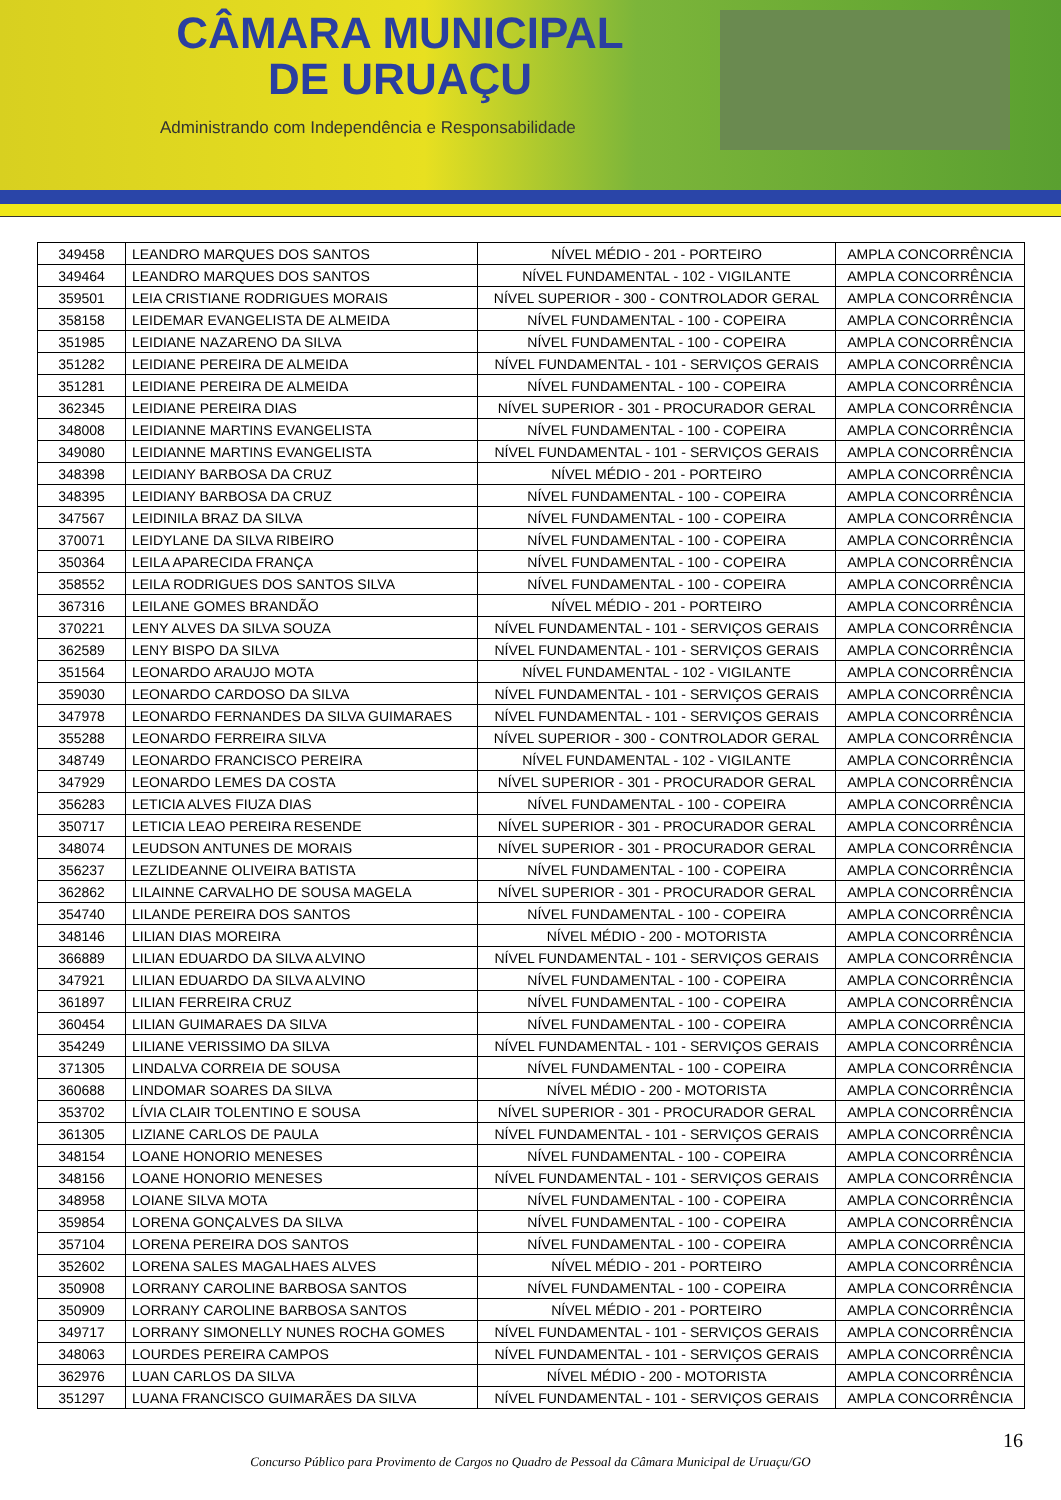CÂMARA MUNICIPAL
DE URUAÇU
Administrando com Independência e Responsabilidade
| 349458 | LEANDRO MARQUES DOS SANTOS | NÍVEL MÉDIO - 201 - PORTEIRO | AMPLA CONCORRÊNCIA |
| 349464 | LEANDRO MARQUES DOS SANTOS | NÍVEL FUNDAMENTAL - 102 - VIGILANTE | AMPLA CONCORRÊNCIA |
| 359501 | LEIA CRISTIANE RODRIGUES MORAIS | NÍVEL SUPERIOR - 300 - CONTROLADOR GERAL | AMPLA CONCORRÊNCIA |
| 358158 | LEIDEMAR EVANGELISTA DE ALMEIDA | NÍVEL FUNDAMENTAL - 100 - COPEIRA | AMPLA CONCORRÊNCIA |
| 351985 | LEIDIANE NAZARENO DA SILVA | NÍVEL FUNDAMENTAL - 100 - COPEIRA | AMPLA CONCORRÊNCIA |
| 351282 | LEIDIANE PEREIRA DE ALMEIDA | NÍVEL FUNDAMENTAL - 101 - SERVIÇOS GERAIS | AMPLA CONCORRÊNCIA |
| 351281 | LEIDIANE PEREIRA DE ALMEIDA | NÍVEL FUNDAMENTAL - 100 - COPEIRA | AMPLA CONCORRÊNCIA |
| 362345 | LEIDIANE PEREIRA DIAS | NÍVEL SUPERIOR - 301 - PROCURADOR GERAL | AMPLA CONCORRÊNCIA |
| 348008 | LEIDIANNE MARTINS EVANGELISTA | NÍVEL FUNDAMENTAL - 100 - COPEIRA | AMPLA CONCORRÊNCIA |
| 349080 | LEIDIANNE MARTINS EVANGELISTA | NÍVEL FUNDAMENTAL - 101 - SERVIÇOS GERAIS | AMPLA CONCORRÊNCIA |
| 348398 | LEIDIANY BARBOSA DA CRUZ | NÍVEL MÉDIO - 201 - PORTEIRO | AMPLA CONCORRÊNCIA |
| 348395 | LEIDIANY BARBOSA DA CRUZ | NÍVEL FUNDAMENTAL - 100 - COPEIRA | AMPLA CONCORRÊNCIA |
| 347567 | LEIDINILA BRAZ DA SILVA | NÍVEL FUNDAMENTAL - 100 - COPEIRA | AMPLA CONCORRÊNCIA |
| 370071 | LEIDYLANE DA SILVA RIBEIRO | NÍVEL FUNDAMENTAL - 100 - COPEIRA | AMPLA CONCORRÊNCIA |
| 350364 | LEILA APARECIDA FRANÇA | NÍVEL FUNDAMENTAL - 100 - COPEIRA | AMPLA CONCORRÊNCIA |
| 358552 | LEILA RODRIGUES DOS SANTOS SILVA | NÍVEL FUNDAMENTAL - 100 - COPEIRA | AMPLA CONCORRÊNCIA |
| 367316 | LEILANE GOMES BRANDÃO | NÍVEL MÉDIO - 201 - PORTEIRO | AMPLA CONCORRÊNCIA |
| 370221 | LENY ALVES DA SILVA SOUZA | NÍVEL FUNDAMENTAL - 101 - SERVIÇOS GERAIS | AMPLA CONCORRÊNCIA |
| 362589 | LENY BISPO DA SILVA | NÍVEL FUNDAMENTAL - 101 - SERVIÇOS GERAIS | AMPLA CONCORRÊNCIA |
| 351564 | LEONARDO ARAUJO MOTA | NÍVEL FUNDAMENTAL - 102 - VIGILANTE | AMPLA CONCORRÊNCIA |
| 359030 | LEONARDO CARDOSO DA SILVA | NÍVEL FUNDAMENTAL - 101 - SERVIÇOS GERAIS | AMPLA CONCORRÊNCIA |
| 347978 | LEONARDO FERNANDES DA SILVA GUIMARAES | NÍVEL FUNDAMENTAL - 101 - SERVIÇOS GERAIS | AMPLA CONCORRÊNCIA |
| 355288 | LEONARDO FERREIRA SILVA | NÍVEL SUPERIOR - 300 - CONTROLADOR GERAL | AMPLA CONCORRÊNCIA |
| 348749 | LEONARDO FRANCISCO PEREIRA | NÍVEL FUNDAMENTAL - 102 - VIGILANTE | AMPLA CONCORRÊNCIA |
| 347929 | LEONARDO LEMES DA COSTA | NÍVEL SUPERIOR - 301 - PROCURADOR GERAL | AMPLA CONCORRÊNCIA |
| 356283 | LETICIA ALVES FIUZA DIAS | NÍVEL FUNDAMENTAL - 100 - COPEIRA | AMPLA CONCORRÊNCIA |
| 350717 | LETICIA LEAO PEREIRA RESENDE | NÍVEL SUPERIOR - 301 - PROCURADOR GERAL | AMPLA CONCORRÊNCIA |
| 348074 | LEUDSON ANTUNES DE MORAIS | NÍVEL SUPERIOR - 301 - PROCURADOR GERAL | AMPLA CONCORRÊNCIA |
| 356237 | LEZLIDEANNE OLIVEIRA BATISTA | NÍVEL FUNDAMENTAL - 100 - COPEIRA | AMPLA CONCORRÊNCIA |
| 362862 | LILAINNE CARVALHO DE SOUSA MAGELA | NÍVEL SUPERIOR - 301 - PROCURADOR GERAL | AMPLA CONCORRÊNCIA |
| 354740 | LILANDE PEREIRA DOS SANTOS | NÍVEL FUNDAMENTAL - 100 - COPEIRA | AMPLA CONCORRÊNCIA |
| 348146 | LILIAN DIAS MOREIRA | NÍVEL MÉDIO - 200 - MOTORISTA | AMPLA CONCORRÊNCIA |
| 366889 | LILIAN EDUARDO DA SILVA ALVINO | NÍVEL FUNDAMENTAL - 101 - SERVIÇOS GERAIS | AMPLA CONCORRÊNCIA |
| 347921 | LILIAN EDUARDO DA SILVA ALVINO | NÍVEL FUNDAMENTAL - 100 - COPEIRA | AMPLA CONCORRÊNCIA |
| 361897 | LILIAN FERREIRA CRUZ | NÍVEL FUNDAMENTAL - 100 - COPEIRA | AMPLA CONCORRÊNCIA |
| 360454 | LILIAN GUIMARAES DA SILVA | NÍVEL FUNDAMENTAL - 100 - COPEIRA | AMPLA CONCORRÊNCIA |
| 354249 | LILIANE VERISSIMO DA SILVA | NÍVEL FUNDAMENTAL - 101 - SERVIÇOS GERAIS | AMPLA CONCORRÊNCIA |
| 371305 | LINDALVA CORREIA DE SOUSA | NÍVEL FUNDAMENTAL - 100 - COPEIRA | AMPLA CONCORRÊNCIA |
| 360688 | LINDOMAR SOARES DA SILVA | NÍVEL MÉDIO - 200 - MOTORISTA | AMPLA CONCORRÊNCIA |
| 353702 | LÍVIA CLAIR TOLENTINO E SOUSA | NÍVEL SUPERIOR - 301 - PROCURADOR GERAL | AMPLA CONCORRÊNCIA |
| 361305 | LIZIANE CARLOS DE PAULA | NÍVEL FUNDAMENTAL - 101 - SERVIÇOS GERAIS | AMPLA CONCORRÊNCIA |
| 348154 | LOANE HONORIO MENESES | NÍVEL FUNDAMENTAL - 100 - COPEIRA | AMPLA CONCORRÊNCIA |
| 348156 | LOANE HONORIO MENESES | NÍVEL FUNDAMENTAL - 101 - SERVIÇOS GERAIS | AMPLA CONCORRÊNCIA |
| 348958 | LOIANE SILVA MOTA | NÍVEL FUNDAMENTAL - 100 - COPEIRA | AMPLA CONCORRÊNCIA |
| 359854 | LORENA GONÇALVES DA SILVA | NÍVEL FUNDAMENTAL - 100 - COPEIRA | AMPLA CONCORRÊNCIA |
| 357104 | LORENA PEREIRA DOS SANTOS | NÍVEL FUNDAMENTAL - 100 - COPEIRA | AMPLA CONCORRÊNCIA |
| 352602 | LORENA SALES MAGALHAES ALVES | NÍVEL MÉDIO - 201 - PORTEIRO | AMPLA CONCORRÊNCIA |
| 350908 | LORRANY CAROLINE BARBOSA SANTOS | NÍVEL FUNDAMENTAL - 100 - COPEIRA | AMPLA CONCORRÊNCIA |
| 350909 | LORRANY CAROLINE BARBOSA SANTOS | NÍVEL MÉDIO - 201 - PORTEIRO | AMPLA CONCORRÊNCIA |
| 349717 | LORRANY SIMONELLY NUNES ROCHA GOMES | NÍVEL FUNDAMENTAL - 101 - SERVIÇOS GERAIS | AMPLA CONCORRÊNCIA |
| 348063 | LOURDES PEREIRA CAMPOS | NÍVEL FUNDAMENTAL - 101 - SERVIÇOS GERAIS | AMPLA CONCORRÊNCIA |
| 362976 | LUAN CARLOS DA SILVA | NÍVEL MÉDIO - 200 - MOTORISTA | AMPLA CONCORRÊNCIA |
| 351297 | LUANA FRANCISCO GUIMARÃES DA SILVA | NÍVEL FUNDAMENTAL - 101 - SERVIÇOS GERAIS | AMPLA CONCORRÊNCIA |
16
Concurso Público para Provimento de Cargos no Quadro de Pessoal da Câmara Municipal de Uruaçu/GO